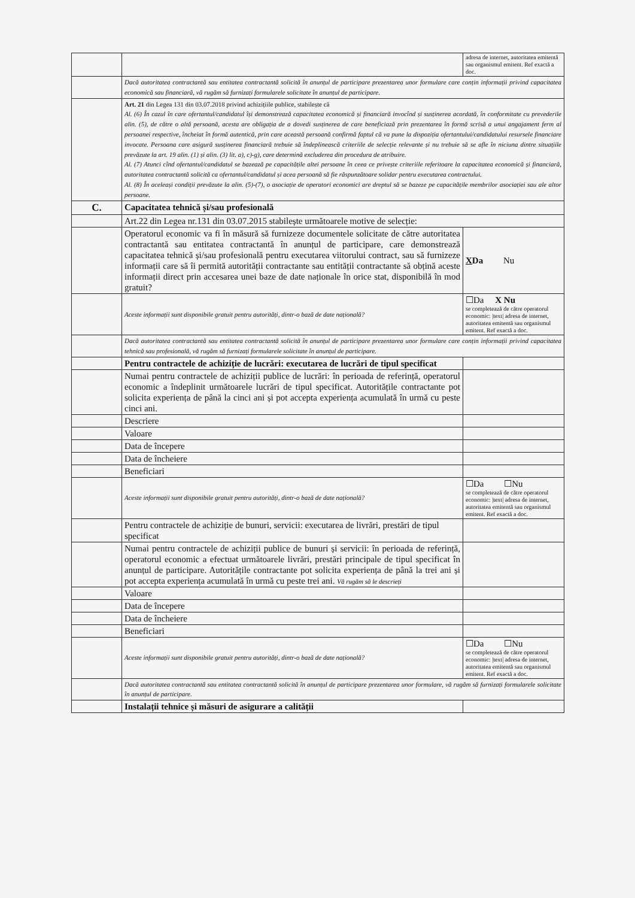| | | adresa de internet, autoritatea emitentă sau organismul emitent. Ref exactă a doc. |
| | Dacă autoritatea contractantă sau entitatea contractantă solicită în anunțul de participare prezentarea unor formulare care conțin informații privind capacitatea economică sau financiară, vă rugăm să furnizați formularele solicitate în anunțul de participare. | |
| | Art. 21 din Legea 131 din 03.07.2018 privind achizițiile publice, stabilește că Al. (6) În cazul în care ofertantul/candidatul își demonstrează capacitatea economică și financiară invocînd și susținerea acordată, în conformitate cu prevederile alin. (5), de către o altă persoană, acesta are obligația de a dovedi susținerea de care beneficiază prin prezentarea în formă scrisă a unui angajament ferm al persoanei respective, încheiat în formă autentică, prin care această persoană confirmă faptul că va pune la dispoziția ofertantului/candidatului resursele financiare invocate. Persoana care asigură susținerea financiară trebuie să îndeplinească criteriile de selecție relevante și nu trebuie să se afle în niciuna dintre situațiile prevăzute la art. 19 alin. (1) și alin. (3) lit. a), c)-g), care determină excluderea din procedura de atribuire. Al. (7) Atunci cînd ofertantul/candidatul se bazează pe capacitățile altei persoane în ceea ce privește criteriile referitoare la capacitatea economică și financiară, autoritatea contractantă solicită ca ofertantul/candidatul și acea persoană să fie răspunzătoare solidar pentru executarea contractului. Al. (8) În aceleași condiții prevăzute la alin. (5)-(7), o asociație de operatori economici are dreptul să se bazeze pe capacitățile membrilor asociației sau ale altor persoane. | |
| C. | Capacitatea tehnică și/sau profesională | |
| | Art.22 din Legea nr.131 din 03.07.2015 stabilește următoarele motive de selecție: | |
| | Operatorul economic va fi în măsură să furnizeze documentele solicitate de către autoritatea contractantă sau entitatea contractantă în anunțul de participare, care demonstrează capacitatea tehnică și/sau profesională pentru executarea viitorului contract, sau să furnizeze informații care să îi permită autorității contractante sau entității contractante să obțină aceste informații direct prin accesarea unei baze de date naționale în orice stat, disponibilă în mod gratuit? | X Da Nu |
| | Aceste informații sunt disponibile gratuit pentru autorități, dintr-o bază de date națională? | ☐Da X Nu se completează de către operatorul economic: /text/ adresa de internet, autoritatea emitentă sau organismul emitent. Ref exactă a doc. |
| | Dacă autoritatea contractantă sau entitatea contractantă solicită în anunțul de participare prezentarea unor formulare care conțin informații privind capacitatea tehnică sau profesională, vă rugăm să furnizați formularele solicitate în anunțul de participare. | |
| | Pentru contractele de achiziție de lucrări: executarea de lucrări de tipul specificat | |
| | Numai pentru contractele de achiziții publice de lucrări: în perioada de referință, operatorul economic a îndeplinit următoarele lucrări de tipul specificat. Autoritățile contractante pot solicita experiența de până la cinci ani și pot accepta experiența acumulată în urmă cu peste cinci ani. | |
| | Descriere | |
| | Valoare | |
| | Data de începere | |
| | Data de încheiere | |
| | Beneficiari | |
| | Aceste informații sunt disponibile gratuit pentru autorități, dintr-o bază de date națională? | ☐Da ☐Nu se completează de către operatorul economic: /text/ adresa de internet, autoritatea emitentă sau organismul emitent. Ref exactă a doc. |
| | Pentru contractele de achiziție de bunuri, servicii: executarea de livrări, prestări de tipul specificat | |
| | Numai pentru contractele de achiziții publice de bunuri și servicii: în perioada de referință, operatorul economic a efectuat următoarele livrări, prestări principale de tipul specificat în anunțul de participare. Autoritățile contractante pot solicita experiența de până la trei ani și pot accepta experiența acumulată în urmă cu peste trei ani. Vă rugăm să le descrieți | |
| | Valoare | |
| | Data de începere | |
| | Data de încheiere | |
| | Beneficiari | |
| | Aceste informații sunt disponibile gratuit pentru autorități, dintr-o bază de date națională? | ☐Da ☐Nu se completează de către operatorul economic: /text/ adresa de internet, autoritatea emitentă sau organismul emitent. Ref exactă a doc. |
| | Dacă autoritatea contractantă sau entitatea contractantă solicită în anunțul de participare prezentarea unor formulare, vă rugăm să furnizați formularele solicitate în anunțul de participare. | |
| | Instalații tehnice și măsuri de asigurare a calității | |